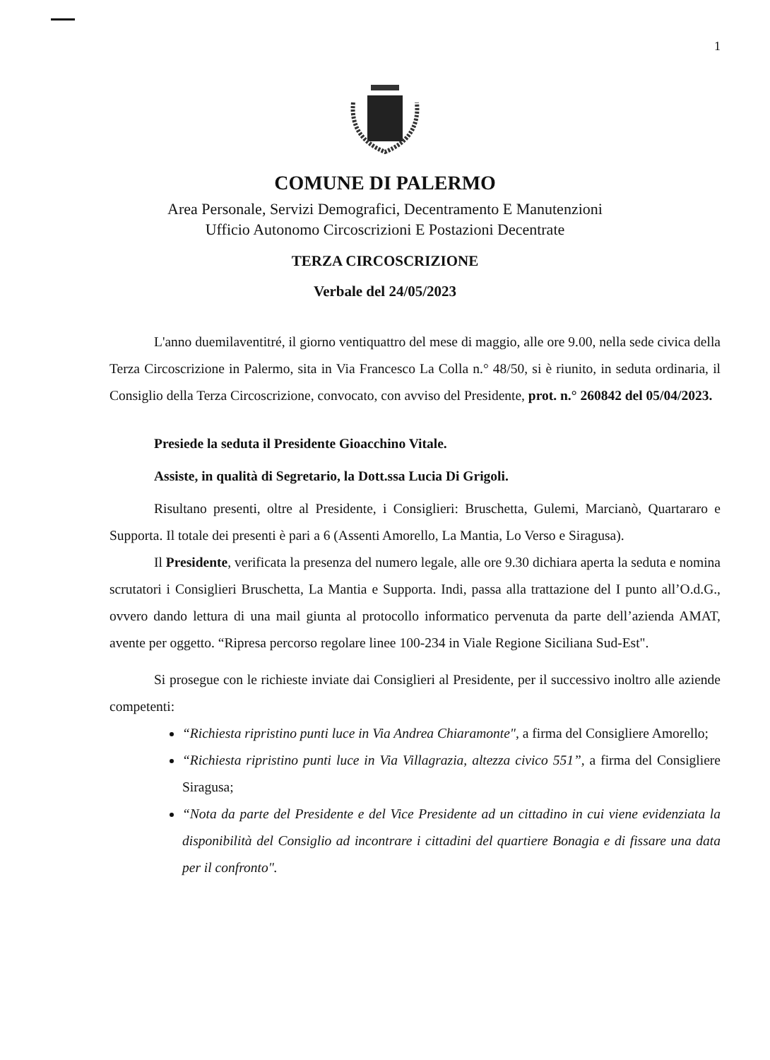1
COMUNE DI PALERMO
Area Personale, Servizi Demografici, Decentramento E Manutenzioni
Ufficio Autonomo Circoscrizioni E Postazioni Decentrate
TERZA CIRCOSCRIZIONE
Verbale del 24/05/2023
L'anno duemilaventitré, il giorno ventiquattro del mese di maggio, alle ore 9.00, nella sede civica della Terza Circoscrizione in Palermo, sita in Via Francesco La Colla n.° 48/50, si è riunito, in seduta ordinaria, il Consiglio della Terza Circoscrizione, convocato, con avviso del Presidente, prot. n.° 260842 del 05/04/2023.
Presiede la seduta il Presidente Gioacchino Vitale.
Assiste, in qualità di Segretario, la Dott.ssa Lucia Di Grigoli.
Risultano presenti, oltre al Presidente, i Consiglieri: Bruschetta, Gulemi, Marcianò, Quartararo e Supporta. Il totale dei presenti è pari a 6 (Assenti Amorello, La Mantia, Lo Verso e Siragusa).
Il Presidente, verificata la presenza del numero legale, alle ore 9.30 dichiara aperta la seduta e nomina scrutatori i Consiglieri Bruschetta, La Mantia e Supporta. Indi, passa alla trattazione del I punto all’O.d.G., ovvero dando lettura di una mail giunta al protocollo informatico pervenuta da parte dell’azienda AMAT, avente per oggetto. “Ripresa percorso regolare linee 100-234 in Viale Regione Siciliana Sud-Est".
Si prosegue con le richieste inviate dai Consiglieri al Presidente, per il successivo inoltro alle aziende competenti:
“Richiesta ripristino punti luce in Via Andrea Chiaramonte", a firma del Consigliere Amorello;
“Richiesta ripristino punti luce in Via Villagrazia, altezza civico 551”, a firma del Consigliere Siragusa;
“Nota da parte del Presidente e del Vice Presidente ad un cittadino in cui viene evidenziata la disponibilità del Consiglio ad incontrare i cittadini del quartiere Bonagia e di fissare una data per il confronto".